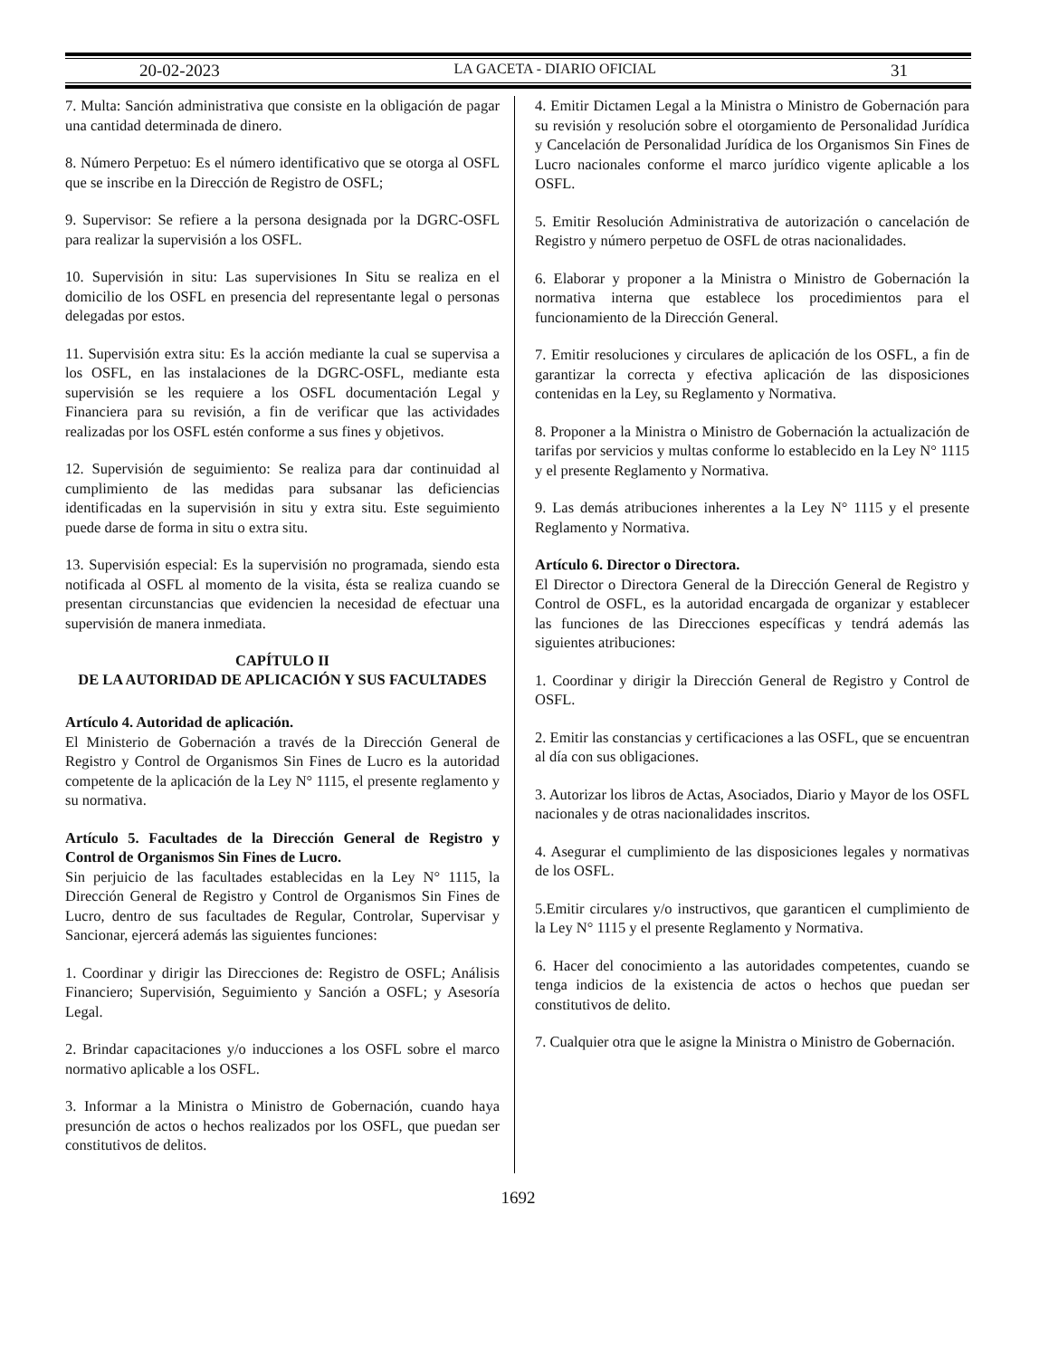20-02-2023 LA GACETA - DIARIO OFICIAL 31
7. Multa: Sanción administrativa que consiste en la obligación de pagar una cantidad determinada de dinero.
8. Número Perpetuo: Es el número identificativo que se otorga al OSFL que se inscribe en la Dirección de Registro de OSFL;
9. Supervisor: Se refiere a la persona designada por la DGRC-OSFL para realizar la supervisión a los OSFL.
10. Supervisión in situ: Las supervisiones In Situ se realiza en el domicilio de los OSFL en presencia del representante legal o personas delegadas por estos.
11. Supervisión extra situ: Es la acción mediante la cual se supervisa a los OSFL, en las instalaciones de la DGRC-OSFL, mediante esta supervisión se les requiere a los OSFL documentación Legal y Financiera para su revisión, a fin de verificar que las actividades realizadas por los OSFL estén conforme a sus fines y objetivos.
12. Supervisión de seguimiento: Se realiza para dar continuidad al cumplimiento de las medidas para subsanar las deficiencias identificadas en la supervisión in situ y extra situ. Este seguimiento puede darse de forma in situ o extra situ.
13. Supervisión especial: Es la supervisión no programada, siendo esta notificada al OSFL al momento de la visita, ésta se realiza cuando se presentan circunstancias que evidencien la necesidad de efectuar una supervisión de manera inmediata.
CAPÍTULO II
DE LA AUTORIDAD DE APLICACIÓN Y SUS FACULTADES
Artículo 4. Autoridad de aplicación.
El Ministerio de Gobernación a través de la Dirección General de Registro y Control de Organismos Sin Fines de Lucro es la autoridad competente de la aplicación de la Ley N° 1115, el presente reglamento y su normativa.
Artículo 5. Facultades de la Dirección General de Registro y Control de Organismos Sin Fines de Lucro.
Sin perjuicio de las facultades establecidas en la Ley N° 1115, la Dirección General de Registro y Control de Organismos Sin Fines de Lucro, dentro de sus facultades de Regular, Controlar, Supervisar y Sancionar, ejercerá además las siguientes funciones:
1. Coordinar y dirigir las Direcciones de: Registro de OSFL; Análisis Financiero; Supervisión, Seguimiento y Sanción a OSFL; y Asesoría Legal.
2. Brindar capacitaciones y/o inducciones a los OSFL sobre el marco normativo aplicable a los OSFL.
3. Informar a la Ministra o Ministro de Gobernación, cuando haya presunción de actos o hechos realizados por los OSFL, que puedan ser constitutivos de delitos.
4. Emitir Dictamen Legal a la Ministra o Ministro de Gobernación para su revisión y resolución sobre el otorgamiento de Personalidad Jurídica y Cancelación de Personalidad Jurídica de los Organismos Sin Fines de Lucro nacionales conforme el marco jurídico vigente aplicable a los OSFL.
5. Emitir Resolución Administrativa de autorización o cancelación de Registro y número perpetuo de OSFL de otras nacionalidades.
6. Elaborar y proponer a la Ministra o Ministro de Gobernación la normativa interna que establece los procedimientos para el funcionamiento de la Dirección General.
7. Emitir resoluciones y circulares de aplicación de los OSFL, a fin de garantizar la correcta y efectiva aplicación de las disposiciones contenidas en la Ley, su Reglamento y Normativa.
8. Proponer a la Ministra o Ministro de Gobernación la actualización de tarifas por servicios y multas conforme lo establecido en la Ley N° 1115 y el presente Reglamento y Normativa.
9. Las demás atribuciones inherentes a la Ley N° 1115 y el presente Reglamento y Normativa.
Artículo 6. Director o Directora.
El Director o Directora General de la Dirección General de Registro y Control de OSFL, es la autoridad encargada de organizar y establecer las funciones de las Direcciones específicas y tendrá además las siguientes atribuciones:
1. Coordinar y dirigir la Dirección General de Registro y Control de OSFL.
2. Emitir las constancias y certificaciones a las OSFL, que se encuentran al día con sus obligaciones.
3. Autorizar los libros de Actas, Asociados, Diario y Mayor de los OSFL nacionales y de otras nacionalidades inscritos.
4. Asegurar el cumplimiento de las disposiciones legales y normativas de los OSFL.
5.Emitir circulares y/o instructivos, que garanticen el cumplimiento de la Ley N° 1115 y el presente Reglamento y Normativa.
6. Hacer del conocimiento a las autoridades competentes, cuando se tenga indicios de la existencia de actos o hechos que puedan ser constitutivos de delito.
7. Cualquier otra que le asigne la Ministra o Ministro de Gobernación.
1692